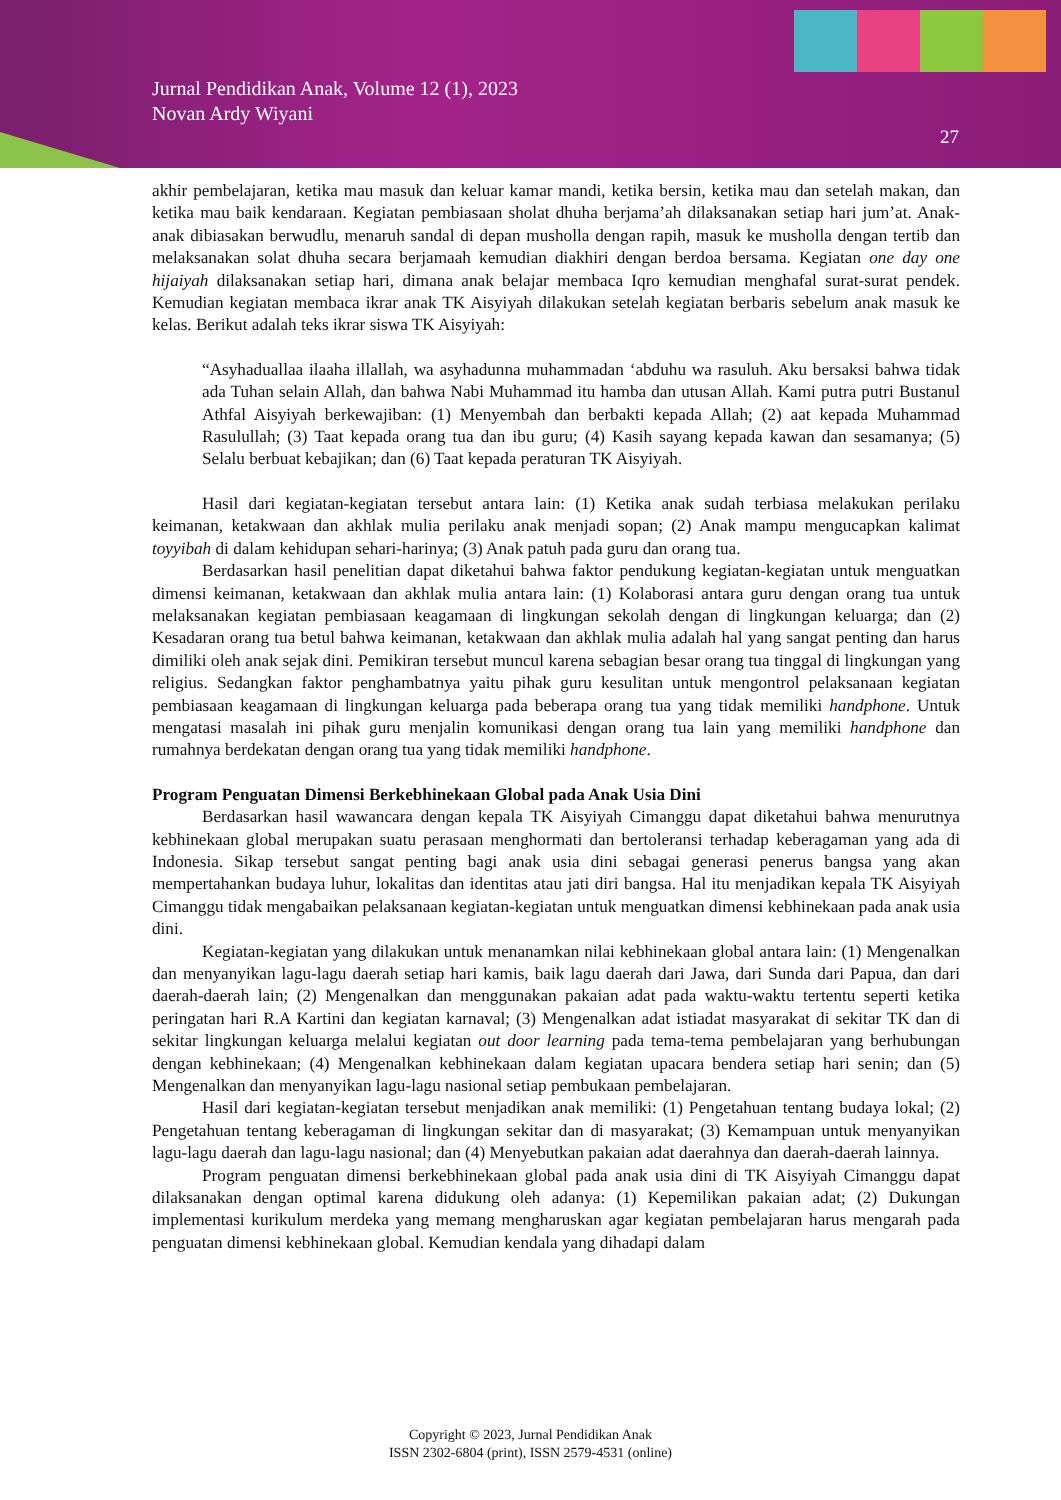Jurnal Pendidikan Anak, Volume 12 (1), 2023
Novan Ardy Wiyani
27
akhir pembelajaran, ketika mau masuk dan keluar kamar mandi, ketika bersin, ketika mau dan setelah makan, dan ketika mau baik kendaraan. Kegiatan pembiasaan sholat dhuha berjama’ah dilaksanakan setiap hari jum’at. Anak-anak dibiasakan berwudlu, menaruh sandal di depan musholla dengan rapih, masuk ke musholla dengan tertib dan melaksanakan solat dhuha secara berjamaah kemudian diakhiri dengan berdoa bersama. Kegiatan one day one hijaiyah dilaksanakan setiap hari, dimana anak belajar membaca Iqro kemudian menghafal surat-surat pendek. Kemudian kegiatan membaca ikrar anak TK Aisyiyah dilakukan setelah kegiatan berbaris sebelum anak masuk ke kelas. Berikut adalah teks ikrar siswa TK Aisyiyah:
“Asyhaduallaa ilaaha illallah, wa asyhadunna muhammadan ‘abduhu wa rasuluh. Aku bersaksi bahwa tidak ada Tuhan selain Allah, dan bahwa Nabi Muhammad itu hamba dan utusan Allah. Kami putra putri Bustanul Athfal Aisyiyah berkewajiban: (1) Menyembah dan berbakti kepada Allah; (2) aat kepada Muhammad Rasulullah; (3) Taat kepada orang tua dan ibu guru; (4) Kasih sayang kepada kawan dan sesamanya; (5) Selalu berbuat kebajikan; dan (6) Taat kepada peraturan TK Aisyiyah.
Hasil dari kegiatan-kegiatan tersebut antara lain: (1) Ketika anak sudah terbiasa melakukan perilaku keimanan, ketakwaan dan akhlak mulia perilaku anak menjadi sopan; (2) Anak mampu mengucapkan kalimat toyyibah di dalam kehidupan sehari-harinya; (3) Anak patuh pada guru dan orang tua.
Berdasarkan hasil penelitian dapat diketahui bahwa faktor pendukung kegiatan-kegiatan untuk menguatkan dimensi keimanan, ketakwaan dan akhlak mulia antara lain: (1) Kolaborasi antara guru dengan orang tua untuk melaksanakan kegiatan pembiasaan keagamaan di lingkungan sekolah dengan di lingkungan keluarga; dan (2) Kesadaran orang tua betul bahwa keimanan, ketakwaan dan akhlak mulia adalah hal yang sangat penting dan harus dimiliki oleh anak sejak dini. Pemikiran tersebut muncul karena sebagian besar orang tua tinggal di lingkungan yang religius. Sedangkan faktor penghambatnya yaitu pihak guru kesulitan untuk mengontrol pelaksanaan kegiatan pembiasaan keagamaan di lingkungan keluarga pada beberapa orang tua yang tidak memiliki handphone. Untuk mengatasi masalah ini pihak guru menjalin komunikasi dengan orang tua lain yang memiliki handphone dan rumahnya berdekatan dengan orang tua yang tidak memiliki handphone.
Program Penguatan Dimensi Berkebhinekaan Global pada Anak Usia Dini
Berdasarkan hasil wawancara dengan kepala TK Aisyiyah Cimanggu dapat diketahui bahwa menurutnya kebhinekaan global merupakan suatu perasaan menghormati dan bertoleransi terhadap keberagaman yang ada di Indonesia. Sikap tersebut sangat penting bagi anak usia dini sebagai generasi penerus bangsa yang akan mempertahankan budaya luhur, lokalitas dan identitas atau jati diri bangsa. Hal itu menjadikan kepala TK Aisyiyah Cimanggu tidak mengabaikan pelaksanaan kegiatan-kegiatan untuk menguatkan dimensi kebhinekaan pada anak usia dini.
Kegiatan-kegiatan yang dilakukan untuk menanamkan nilai kebhinekaan global antara lain: (1) Mengenalkan dan menyanyikan lagu-lagu daerah setiap hari kamis, baik lagu daerah dari Jawa, dari Sunda dari Papua, dan dari daerah-daerah lain; (2) Mengenalkan dan menggunakan pakaian adat pada waktu-waktu tertentu seperti ketika peringatan hari R.A Kartini dan kegiatan karnaval; (3) Mengenalkan adat istiadat masyarakat di sekitar TK dan di sekitar lingkungan keluarga melalui kegiatan out door learning pada tema-tema pembelajaran yang berhubungan dengan kebhinekaan; (4) Mengenalkan kebhinekaan dalam kegiatan upacara bendera setiap hari senin; dan (5) Mengenalkan dan menyanyikan lagu-lagu nasional setiap pembukaan pembelajaran.
Hasil dari kegiatan-kegiatan tersebut menjadikan anak memiliki: (1) Pengetahuan tentang budaya lokal; (2) Pengetahuan tentang keberagaman di lingkungan sekitar dan di masyarakat; (3) Kemampuan untuk menyanyikan lagu-lagu daerah dan lagu-lagu nasional; dan (4) Menyebutkan pakaian adat daerahnya dan daerah-daerah lainnya.
Program penguatan dimensi berkebhinekaan global pada anak usia dini di TK Aisyiyah Cimanggu dapat dilaksanakan dengan optimal karena didukung oleh adanya: (1) Kepemilikan pakaian adat; (2) Dukungan implementasi kurikulum merdeka yang memang mengharuskan agar kegiatan pembelajaran harus mengarah pada penguatan dimensi kebhinekaan global. Kemudian kendala yang dihadapi dalam
Copyright © 2023, Jurnal Pendidikan Anak
ISSN 2302-6804 (print), ISSN 2579-4531 (online)